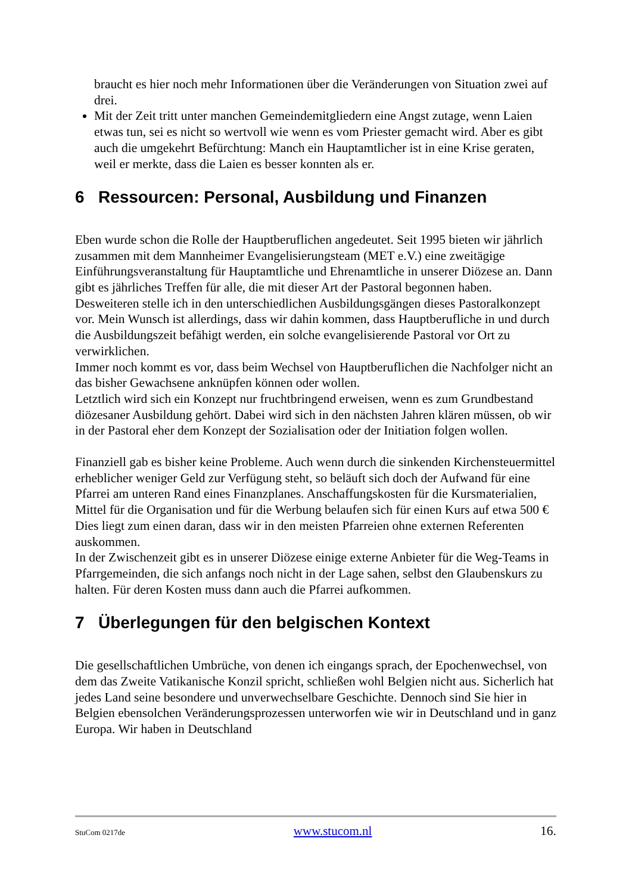braucht es hier noch mehr Informationen über die Veränderungen von Situation zwei auf drei.
Mit der Zeit tritt unter manchen Gemeindemitgliedern eine Angst zutage, wenn Laien etwas tun, sei es nicht so wertvoll wie wenn es vom Priester gemacht wird. Aber es gibt auch die umgekehrt Befürchtung: Manch ein Hauptamtlicher ist in eine Krise geraten, weil er merkte, dass die Laien es besser konnten als er.
6 Ressourcen: Personal, Ausbildung und Finanzen
Eben wurde schon die Rolle der Hauptberuflichen angedeutet. Seit 1995 bieten wir jährlich zusammen mit dem Mannheimer Evangelisierungsteam (MET e.V.) eine zweitägige Einführungsveranstaltung für Hauptamtliche und Ehrenamtliche in unserer Diözese an. Dann gibt es jährliches Treffen für alle, die mit dieser Art der Pastoral begonnen haben.
Desweiteren stelle ich in den unterschiedlichen Ausbildungsgängen dieses Pastoralkonzept vor. Mein Wunsch ist allerdings, dass wir dahin kommen, dass Hauptberufliche in und durch die Ausbildungszeit befähigt werden, ein solche evangelisierende Pastoral vor Ort zu verwirklichen.
Immer noch kommt es vor, dass beim Wechsel von Hauptberuflichen die Nachfolger nicht an das bisher Gewachsene anknüpfen können oder wollen.
Letztlich wird sich ein Konzept nur fruchtbringend erweisen, wenn es zum Grundbestand diözesaner Ausbildung gehört. Dabei wird sich in den nächsten Jahren klären müssen, ob wir in der Pastoral eher dem Konzept der Sozialisation oder der Initiation folgen wollen.
Finanziell gab es bisher keine Probleme. Auch wenn durch die sinkenden Kirchensteuermittel erheblicher weniger Geld zur Verfügung steht, so beläuft sich doch der Aufwand für eine Pfarrei am unteren Rand eines Finanzplanes. Anschaffungskosten für die Kursmaterialien, Mittel für die Organisation und für die Werbung belaufen sich für einen Kurs auf etwa 500 € Dies liegt zum einen daran, dass wir in den meisten Pfarreien ohne externen Referenten auskommen.
In der Zwischenzeit gibt es in unserer Diözese einige externe Anbieter für die Weg-Teams in Pfarrgemeinden, die sich anfangs noch nicht in der Lage sahen, selbst den Glaubenskurs zu halten. Für deren Kosten muss dann auch die Pfarrei aufkommen.
7 Überlegungen für den belgischen Kontext
Die gesellschaftlichen Umbrüche, von denen ich eingangs sprach, der Epochenwechsel, von dem das Zweite Vatikanische Konzil spricht, schließen wohl Belgien nicht aus. Sicherlich hat jedes Land seine besondere und unverwechselbare Geschichte. Dennoch sind Sie hier in Belgien ebensolchen Veränderungsprozessen unterworfen wie wir in Deutschland und in ganz Europa. Wir haben in Deutschland
StuCom 0217de www.stucom.nl 16.